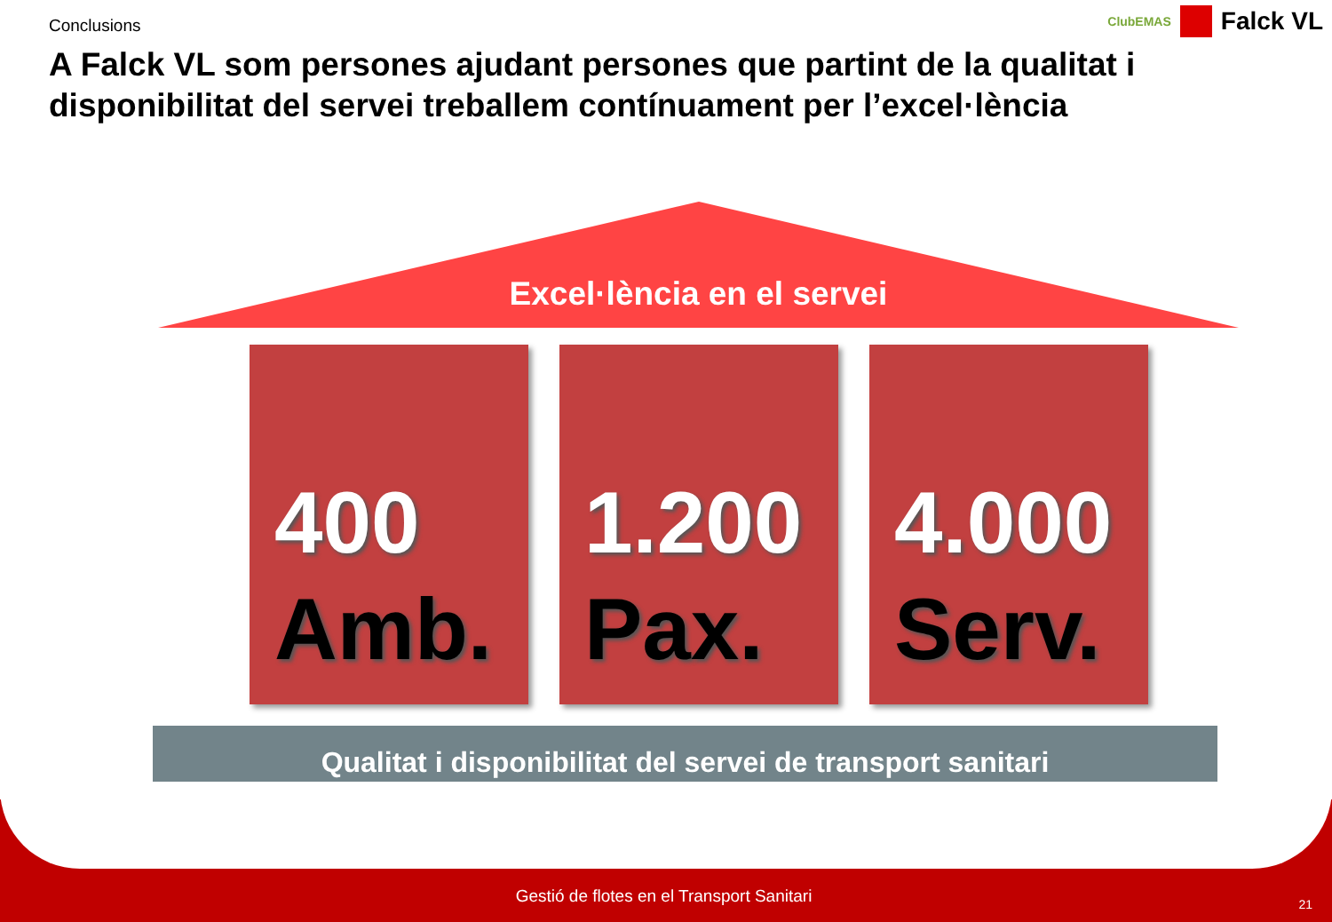Conclusions
ClubEMAS Falck VL
A Falck VL som persones ajudant persones que partint de la qualitat i disponibilitat del servei treballem contínuament per l’excel·lència
Excel·lència en el servei
400
Amb.
1.200
Pax.
4.000
Serv.
Qualitat i disponibilitat del servei de transport sanitari
Gestió de flotes en el Transport Sanitari 21